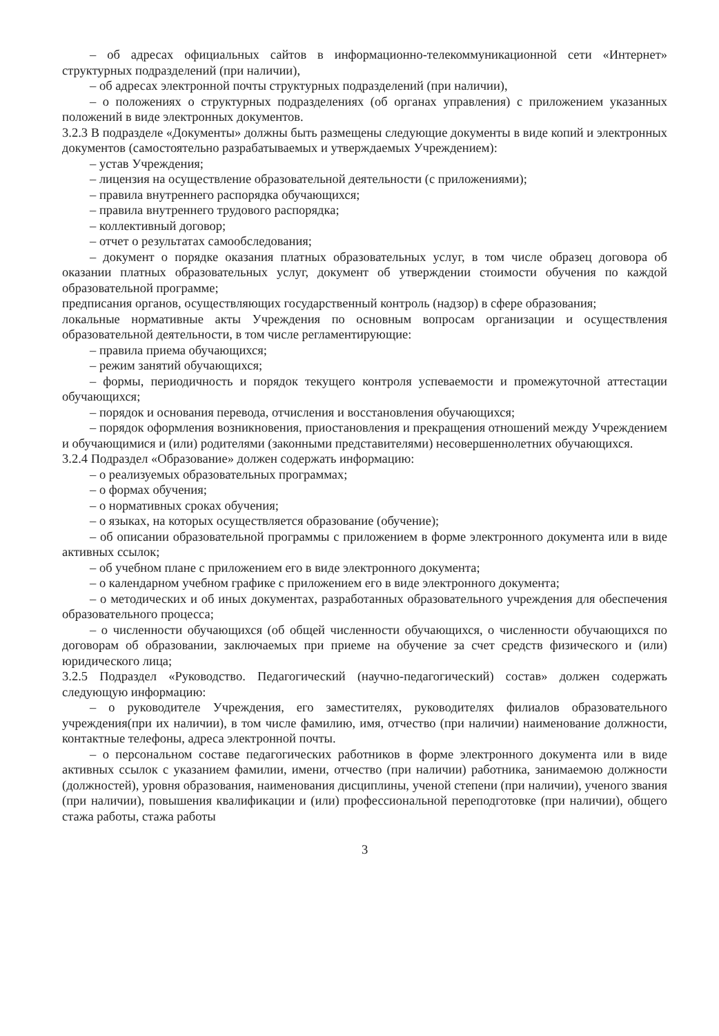– об адресах официальных сайтов в информационно-телекоммуникационной сети «Интернет» структурных подразделений (при наличии),
– об адресах электронной почты структурных подразделений (при наличии),
– о положениях о структурных подразделениях (об органах управления) с приложением указанных положений в виде электронных документов.
3.2.3 В подразделе «Документы» должны быть размещены следующие документы в виде копий и электронных документов (самостоятельно разрабатываемых и утверждаемых Учреждением):
– устав Учреждения;
– лицензия на осуществление образовательной деятельности (с приложениями);
– правила внутреннего распорядка обучающихся;
– правила внутреннего трудового распорядка;
– коллективный договор;
– отчет о результатах самообследования;
– документ о порядке оказания платных образовательных услуг, в том числе образец договора об оказании платных образовательных услуг, документ об утверждении стоимости обучения по каждой образовательной программе;
предписания органов, осуществляющих государственный контроль (надзор) в сфере образования;
локальные нормативные акты Учреждения по основным вопросам организации и осуществления образовательной деятельности, в том числе регламентирующие:
– правила приема обучающихся;
– режим занятий обучающихся;
– формы, периодичность и порядок текущего контроля успеваемости и промежуточной аттестации обучающихся;
– порядок и основания перевода, отчисления и восстановления обучающихся;
– порядок оформления возникновения, приостановления и прекращения отношений между Учреждением и обучающимися и (или) родителями (законными представителями) несовершеннолетних обучающихся.
3.2.4 Подраздел «Образование» должен содержать информацию:
– о реализуемых образовательных программах;
– о формах обучения;
– о нормативных сроках обучения;
– о языках, на которых осуществляется образование (обучение);
– об описании образовательной программы с приложением в форме электронного документа или в виде активных ссылок;
– об учебном плане с приложением его в виде электронного документа;
– о календарном учебном графике с приложением его в виде электронного документа;
– о методических и об иных документах, разработанных образовательного учреждения для обеспечения образовательного процесса;
– о численности обучающихся (об общей численности обучающихся, о численности обучающихся по договорам об образовании, заключаемых при приеме на обучение за счет средств физического и (или) юридического лица;
3.2.5 Подраздел «Руководство. Педагогический (научно-педагогический) состав» должен содержать следующую информацию:
– о руководителе Учреждения, его заместителях, руководителях филиалов образовательного учреждения(при их наличии), в том числе фамилию, имя, отчество (при наличии) наименование должности, контактные телефоны, адреса электронной почты.
– о персональном составе педагогических работников в форме электронного документа или в виде активных ссылок с указанием фамилии, имени, отчество (при наличии) работника, занимаемою должности (должностей), уровня образования, наименования дисциплины, ученой степени (при наличии), ученого звания (при наличии), повышения квалификации и (или) профессиональной переподготовке (при наличии), общего стажа работы, стажа работы
3